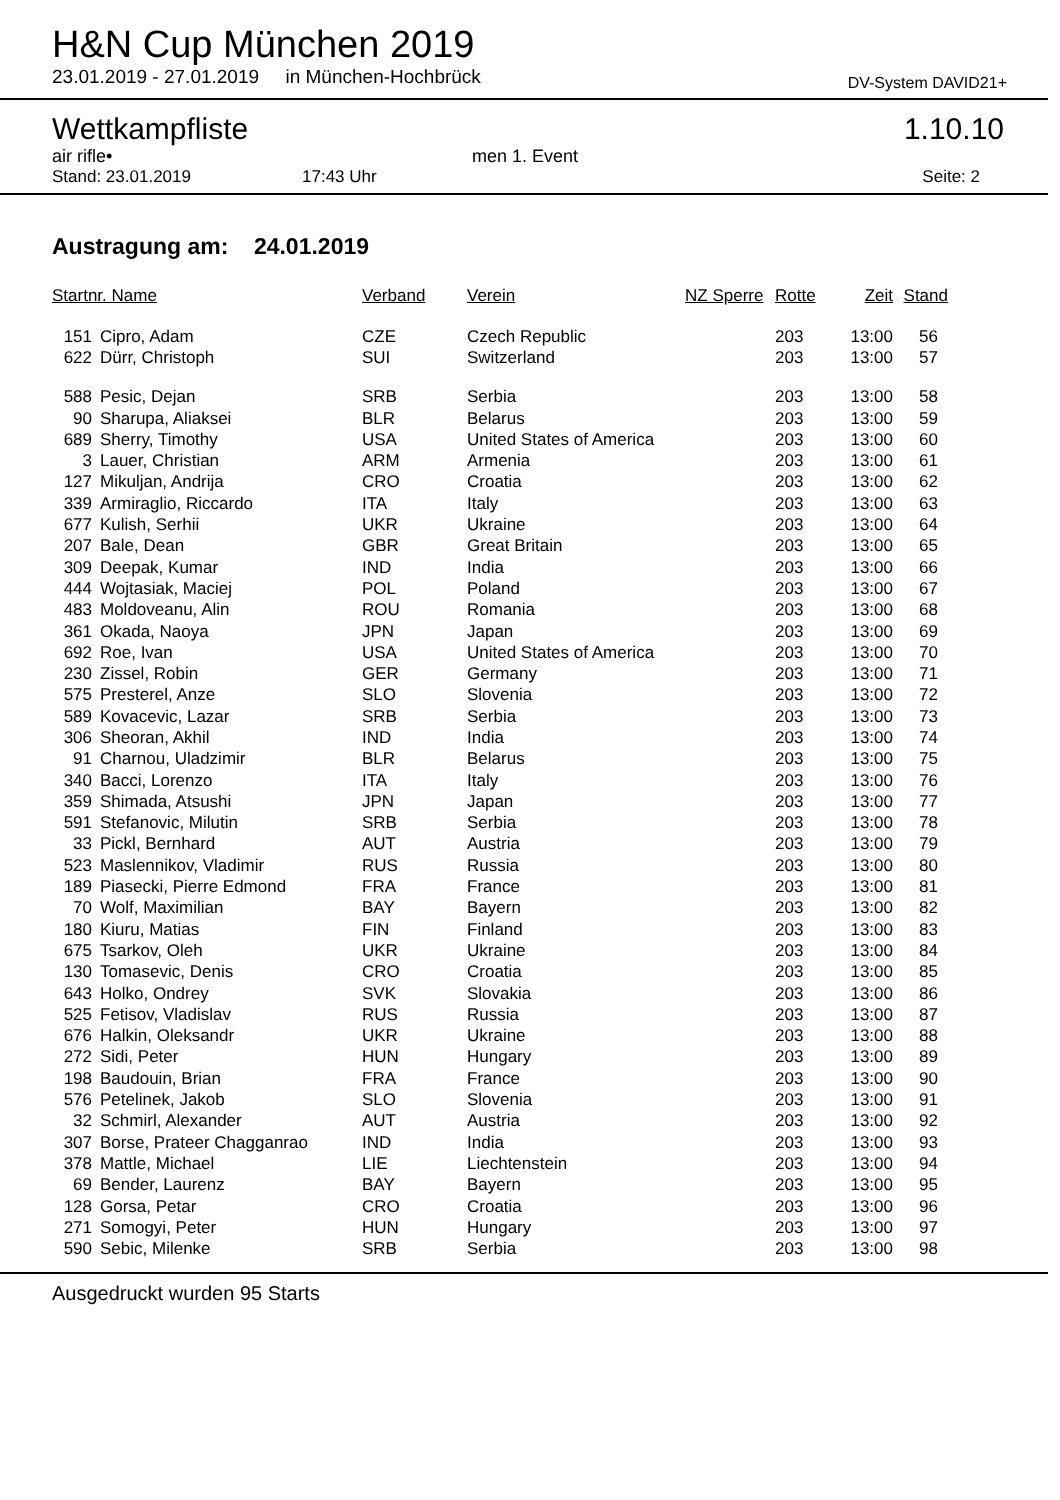H&N Cup München 2019
23.01.2019 - 27.01.2019 in München-Hochbrück DV-System DAVID21+
Wettkampfliste 1.10.10
air rifle• men 1. Event
Stand: 23.01.2019 17:43 Uhr Seite: 2
Austragung am: 24.01.2019
| Startnr. Name | | Verband | Verein | NZ Sperre | Rotte | Zeit | Stand |
| --- | --- | --- | --- | --- | --- | --- | --- |
| 151 | Cipro, Adam | CZE | Czech Republic | | 203 | 13:00 | 56 |
| 622 | Dürr, Christoph | SUI | Switzerland | | 203 | 13:00 | 57 |
| 588 | Pesic, Dejan | SRB | Serbia | | 203 | 13:00 | 58 |
| 90 | Sharupa, Aliaksei | BLR | Belarus | | 203 | 13:00 | 59 |
| 689 | Sherry, Timothy | USA | United States of America | | 203 | 13:00 | 60 |
| 3 | Lauer, Christian | ARM | Armenia | | 203 | 13:00 | 61 |
| 127 | Mikuljan, Andrija | CRO | Croatia | | 203 | 13:00 | 62 |
| 339 | Armiraglio, Riccardo | ITA | Italy | | 203 | 13:00 | 63 |
| 677 | Kulish, Serhii | UKR | Ukraine | | 203 | 13:00 | 64 |
| 207 | Bale, Dean | GBR | Great Britain | | 203 | 13:00 | 65 |
| 309 | Deepak, Kumar | IND | India | | 203 | 13:00 | 66 |
| 444 | Wojtasiak, Maciej | POL | Poland | | 203 | 13:00 | 67 |
| 483 | Moldoveanu, Alin | ROU | Romania | | 203 | 13:00 | 68 |
| 361 | Okada, Naoya | JPN | Japan | | 203 | 13:00 | 69 |
| 692 | Roe, Ivan | USA | United States of America | | 203 | 13:00 | 70 |
| 230 | Zissel, Robin | GER | Germany | | 203 | 13:00 | 71 |
| 575 | Presterel, Anze | SLO | Slovenia | | 203 | 13:00 | 72 |
| 589 | Kovacevic, Lazar | SRB | Serbia | | 203 | 13:00 | 73 |
| 306 | Sheoran, Akhil | IND | India | | 203 | 13:00 | 74 |
| 91 | Charnou, Uladzimir | BLR | Belarus | | 203 | 13:00 | 75 |
| 340 | Bacci, Lorenzo | ITA | Italy | | 203 | 13:00 | 76 |
| 359 | Shimada, Atsushi | JPN | Japan | | 203 | 13:00 | 77 |
| 591 | Stefanovic, Milutin | SRB | Serbia | | 203 | 13:00 | 78 |
| 33 | Pickl, Bernhard | AUT | Austria | | 203 | 13:00 | 79 |
| 523 | Maslennikov, Vladimir | RUS | Russia | | 203 | 13:00 | 80 |
| 189 | Piasecki, Pierre Edmond | FRA | France | | 203 | 13:00 | 81 |
| 70 | Wolf, Maximilian | BAY | Bayern | | 203 | 13:00 | 82 |
| 180 | Kiuru, Matias | FIN | Finland | | 203 | 13:00 | 83 |
| 675 | Tsarkov, Oleh | UKR | Ukraine | | 203 | 13:00 | 84 |
| 130 | Tomasevic, Denis | CRO | Croatia | | 203 | 13:00 | 85 |
| 643 | Holko, Ondrey | SVK | Slovakia | | 203 | 13:00 | 86 |
| 525 | Fetisov, Vladislav | RUS | Russia | | 203 | 13:00 | 87 |
| 676 | Halkin, Oleksandr | UKR | Ukraine | | 203 | 13:00 | 88 |
| 272 | Sidi, Peter | HUN | Hungary | | 203 | 13:00 | 89 |
| 198 | Baudouin, Brian | FRA | France | | 203 | 13:00 | 90 |
| 576 | Petelinek, Jakob | SLO | Slovenia | | 203 | 13:00 | 91 |
| 32 | Schmirl, Alexander | AUT | Austria | | 203 | 13:00 | 92 |
| 307 | Borse, Prateer Chagganrao | IND | India | | 203 | 13:00 | 93 |
| 378 | Mattle, Michael | LIE | Liechtenstein | | 203 | 13:00 | 94 |
| 69 | Bender, Laurenz | BAY | Bayern | | 203 | 13:00 | 95 |
| 128 | Gorsa, Petar | CRO | Croatia | | 203 | 13:00 | 96 |
| 271 | Somogyi, Peter | HUN | Hungary | | 203 | 13:00 | 97 |
| 590 | Sebic, Milenke | SRB | Serbia | | 203 | 13:00 | 98 |
Ausgedruckt wurden 95 Starts